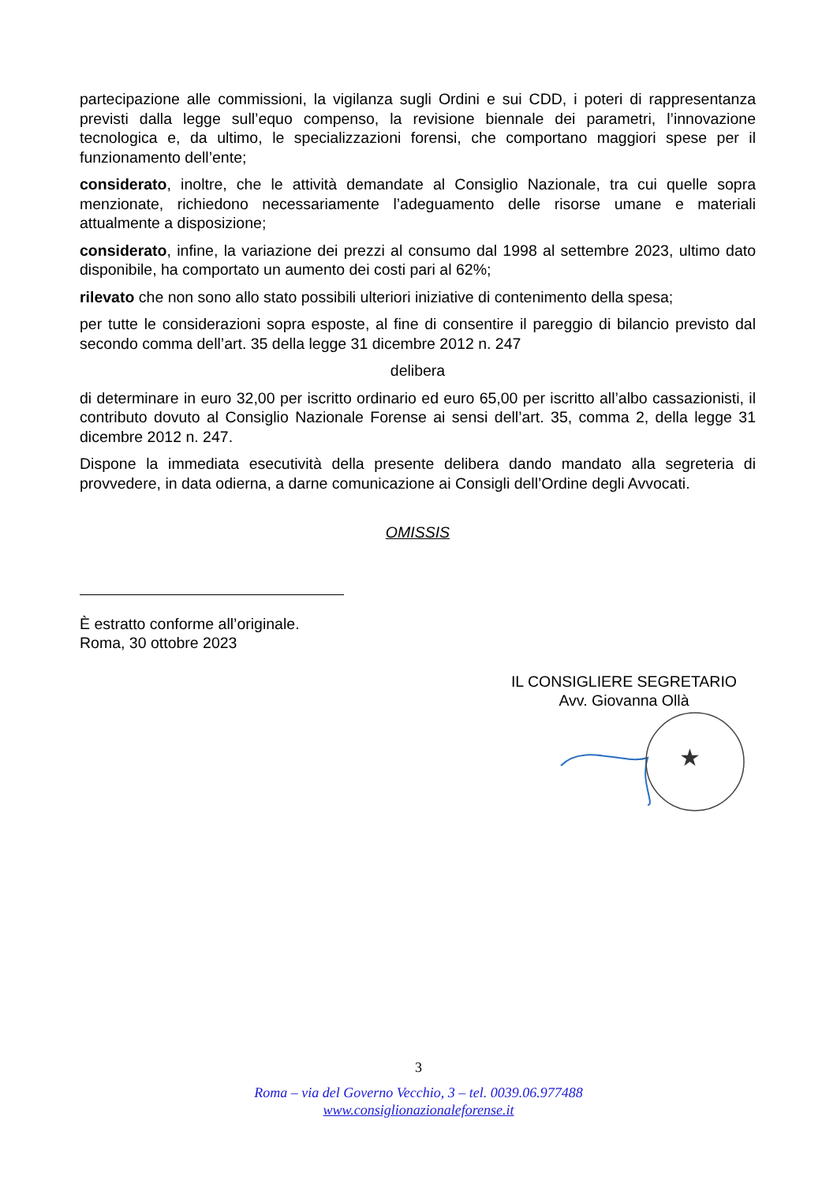partecipazione alle commissioni, la vigilanza sugli Ordini e sui CDD, i poteri di rappresentanza previsti dalla legge sull’equo compenso, la revisione biennale dei parametri, l’innovazione tecnologica e, da ultimo, le specializzazioni forensi, che comportano maggiori spese per il funzionamento dell’ente;
considerato, inoltre, che le attività demandate al Consiglio Nazionale, tra cui quelle sopra menzionate, richiedono necessariamente l’adeguamento delle risorse umane e materiali attualmente a disposizione;
considerato, infine, la variazione dei prezzi al consumo dal 1998 al settembre 2023, ultimo dato disponibile, ha comportato un aumento dei costi pari al 62%;
rilevato che non sono allo stato possibili ulteriori iniziative di contenimento della spesa;
per tutte le considerazioni sopra esposte, al fine di consentire il pareggio di bilancio previsto dal secondo comma dell’art. 35 della legge 31 dicembre 2012 n. 247
delibera
di determinare in euro 32,00 per iscritto ordinario ed euro 65,00 per iscritto all’albo cassazionisti, il contributo dovuto al Consiglio Nazionale Forense ai sensi dell’art. 35, comma 2, della legge 31 dicembre 2012 n. 247.
Dispone la immediata esecutività della presente delibera dando mandato alla segreteria di provvedere, in data odierna, a darne comunicazione ai Consigli dell’Ordine degli Avvocati.
OMISSIS
È estratto conforme all’originale.
Roma, 30 ottobre 2023
IL CONSIGLIERE SEGRETARIO
Avv. Giovanna Ollà
★
3
Roma – via del Governo Vecchio, 3 – tel. 0039.06.977488
www.consiglionazionaleforense.it